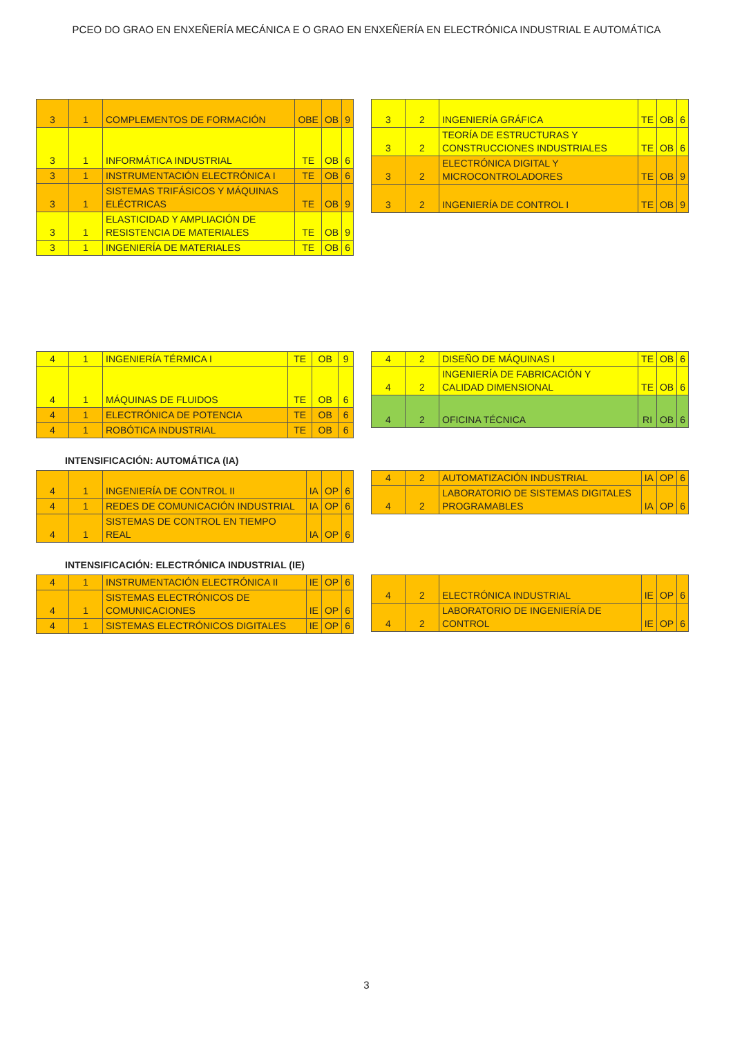PCEO DO GRAO EN ENXEÑERÍA MECÁNICA E O GRAO EN ENXEÑERÍA EN ELECTRÓNICA INDUSTRIAL E AUTOMÁTICA
| 3 | 1 | COMPLEMENTOS DE FORMACIÓN | OBE | OB | 9 |
| 3 | 1 | INFORMÁTICA INDUSTRIAL | TE | OB | 6 |
| 3 | 1 | INSTRUMENTACIÓN ELECTRÓNICA I | TE | OB | 6 |
| 3 | 1 | SISTEMAS TRIFÁSICOS Y MÁQUINAS ELÉCTRICAS | TE | OB | 9 |
| 3 | 1 | ELASTICIDAD Y AMPLIACIÓN DE RESISTENCIA DE MATERIALES | TE | OB | 9 |
| 3 | 1 | INGENIERÍA DE MATERIALES | TE | OB | 6 |
| 3 | 2 | INGENIERÍA GRÁFICA | TE | OB | 6 |
| 3 | 2 | TEORÍA DE ESTRUCTURAS Y CONSTRUCCIONES INDUSTRIALES | TE | OB | 6 |
| 3 | 2 | ELECTRÓNICA DIGITAL Y MICROCONTROLADORES | TE | OB | 9 |
| 3 | 2 | INGENIERÍA DE CONTROL I | TE | OB | 9 |
| 4 | 1 | INGENIERÍA TÉRMICA I | TE | OB | 9 |
| 4 | 1 | MÁQUINAS DE FLUIDOS | TE | OB | 6 |
| 4 | 1 | ELECTRÓNICA DE POTENCIA | TE | OB | 6 |
| 4 | 1 | ROBÓTICA INDUSTRIAL | TE | OB | 6 |
| 4 | 2 | DISEÑO DE MÁQUINAS I | TE | OB | 6 |
| 4 | 2 | INGENIERÍA DE FABRICACIÓN Y CALIDAD DIMENSIONAL | TE | OB | 6 |
| 4 | 2 | OFICINA TÉCNICA | RI | OB | 6 |
INTENSIFICACIÓN: AUTOMÁTICA (IA)
| 4 | 1 | INGENIERÍA DE CONTROL II | IA | OP | 6 |
| 4 | 1 | REDES DE COMUNICACIÓN INDUSTRIAL | IA | OP | 6 |
| 4 | 1 | SISTEMAS DE CONTROL EN TIEMPO REAL | IA | OP | 6 |
| 4 | 2 | AUTOMATIZACIÓN INDUSTRIAL | IA | OP | 6 |
| 4 | 2 | LABORATORIO DE SISTEMAS DIGITALES PROGRAMABLES | IA | OP | 6 |
INTENSIFICACIÓN: ELECTRÓNICA INDUSTRIAL (IE)
| 4 | 1 | INSTRUMENTACIÓN ELECTRÓNICA II | IE | OP | 6 |
| 4 | 1 | SISTEMAS ELECTRÓNICOS DE COMUNICACIONES | IE | OP | 6 |
| 4 | 1 | SISTEMAS ELECTRÓNICOS DIGITALES | IE | OP | 6 |
| 4 | 2 | ELECTRÓNICA INDUSTRIAL | IE | OP | 6 |
| 4 | 2 | LABORATORIO DE INGENIERÍA DE CONTROL | IE | OP | 6 |
3